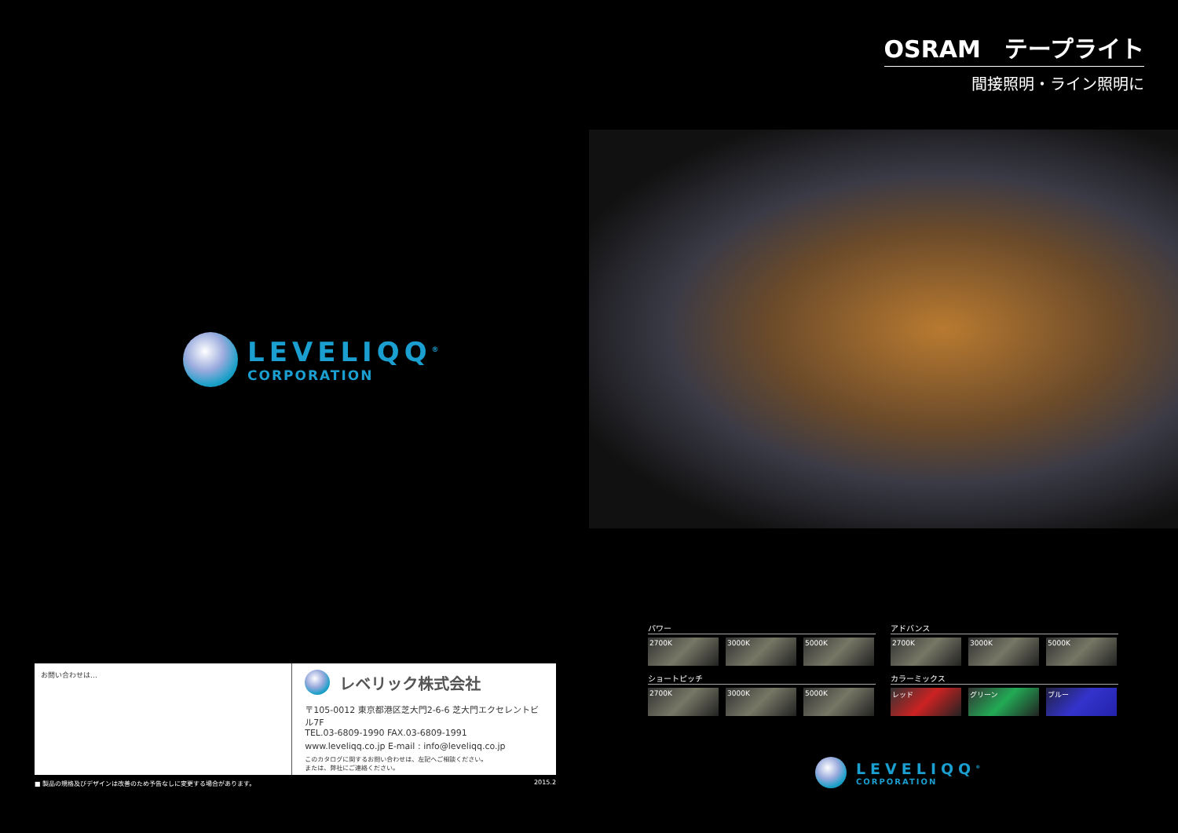LEVELIQQ<sup>®</sup>
CORPORATION
お問い合わせは…
レベリック株式会社
〒105-0012 東京都港区芝大門2-6-6 芝大門エクセレントビル7F
TEL.03-6809-1990 FAX.03-6809-1991
www.leveliqq.co.jp E-mail : info@leveliqq.co.jp
このカタログに関するお問い合わせは、左記へご相談ください。
または、弊社にご連絡ください。
■ 製品の規格及びデザインは改善のため予告なしに変更する場合があります。 2015.2
OSRAM　テープライト
間接照明・ライン照明に
パワー
2700K 3000K 5000K
ショートピッチ
2700K 3000K 5000K
アドバンス
2700K 3000K 5000K
カラーミックス
レッド グリーン ブルー
LEVELIQQ<sup>®</sup>
CORPORATION